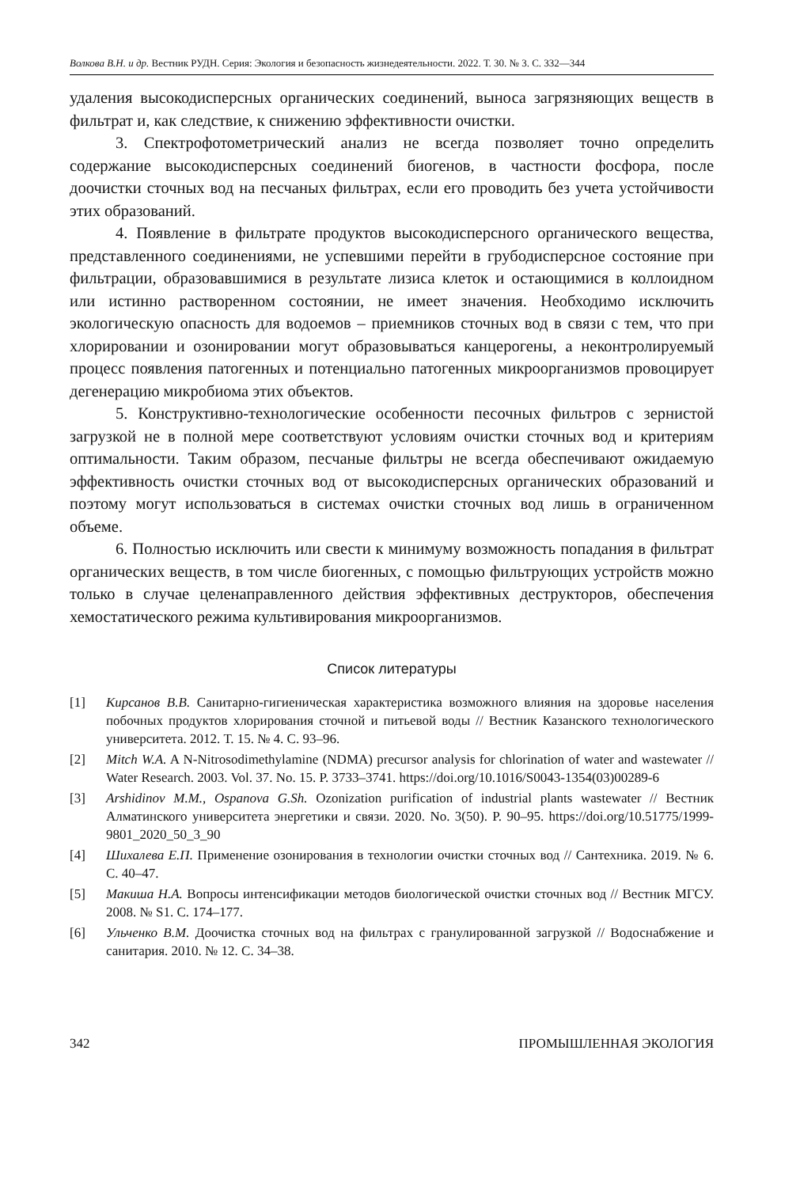Волкова В.Н. и др. Вестник РУДН. Серия: Экология и безопасность жизнедеятельности. 2022. Т. 30. № 3. С. 332—344
удаления высокодисперсных органических соединений, выноса загрязняющих веществ в фильтрат и, как следствие, к снижению эффективности очистки.
3. Спектрофотометрический анализ не всегда позволяет точно определить содержание высокодисперсных соединений биогенов, в частности фосфора, после доочистки сточных вод на песчаных фильтрах, если его проводить без учета устойчивости этих образований.
4. Появление в фильтрате продуктов высокодисперсного органического вещества, представленного соединениями, не успевшими перейти в грубодисперсное состояние при фильтрации, образовавшимися в результате лизиса клеток и остающимися в коллоидном или истинно растворенном состоянии, не имеет значения. Необходимо исключить экологическую опасность для водоемов – приемников сточных вод в связи с тем, что при хлорировании и озонировании могут образовываться канцерогены, а неконтролируемый процесс появления патогенных и потенциально патогенных микроорганизмов провоцирует дегенерацию микробиома этих объектов.
5. Конструктивно-технологические особенности песочных фильтров с зернистой загрузкой не в полной мере соответствуют условиям очистки сточных вод и критериям оптимальности. Таким образом, песчаные фильтры не всегда обеспечивают ожидаемую эффективность очистки сточных вод от высокодисперсных органических образований и поэтому могут использоваться в системах очистки сточных вод лишь в ограниченном объеме.
6. Полностью исключить или свести к минимуму возможность попадания в фильтрат органических веществ, в том числе биогенных, с помощью фильтрующих устройств можно только в случае целенаправленного действия эффективных деструкторов, обеспечения хемостатического режима культивирования микроорганизмов.
Список литературы
[1] Кирсанов В.В. Санитарно-гигиеническая характеристика возможного влияния на здоровье населения побочных продуктов хлорирования сточной и питьевой воды // Вестник Казанского технологического университета. 2012. Т. 15. № 4. С. 93–96.
[2] Mitch W.A. A N-Nitrosodimethylamine (NDMA) precursor analysis for chlorination of water and wastewater // Water Research. 2003. Vol. 37. No. 15. P. 3733–3741. https://doi.org/10.1016/S0043-1354(03)00289-6
[3] Arshidinov M.M., Ospanova G.Sh. Ozonization purification of industrial plants wastewater // Вестник Алматинского университета энергетики и связи. 2020. No. 3(50). P. 90–95. https://doi.org/10.51775/1999-9801_2020_50_3_90
[4] Шихалева Е.П. Применение озонирования в технологии очистки сточных вод // Сантехника. 2019. № 6. С. 40–47.
[5] Макиша Н.А. Вопросы интенсификации методов биологической очистки сточных вод // Вестник МГСУ. 2008. № S1. С. 174–177.
[6] Ульченко В.М. Доочистка сточных вод на фильтрах с гранулированной загрузкой // Водоснабжение и санитария. 2010. № 12. С. 34–38.
342 ПРОМЫШЛЕННАЯ ЭКОЛОГИЯ